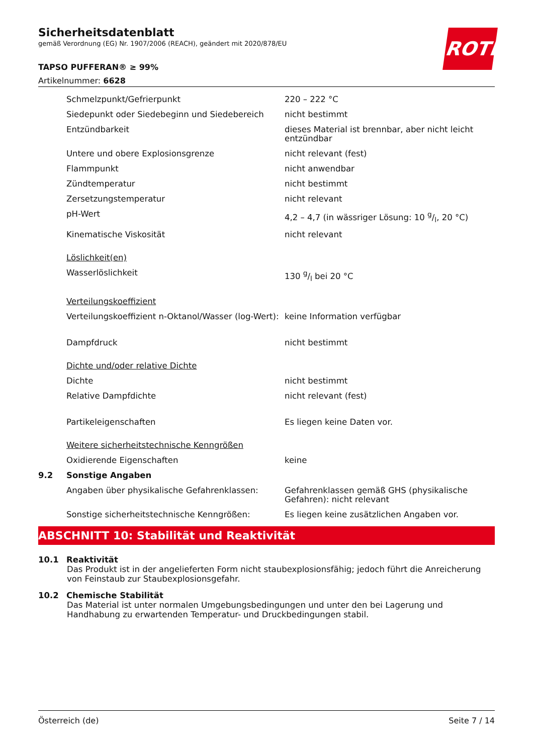ROTH
Sicherheitsdatenblatt
gemäß Verordnung (EG) Nr. 1907/2006 (REACH), geändert mit 2020/878/EU
TAPSO PUFFERAN® ≥ 99%
Artikelnummer: 6628
| | Schmelzpunkt/Gefrierpunkt | 220 – 222 °C |
| | Siedepunkt oder Siedebeginn und Siedebereich | nicht bestimmt |
| | Entzündbarkeit | dieses Material ist brennbar, aber nicht leicht entzündbar |
| | Untere und obere Explosionsgrenze | nicht relevant (fest) |
| | Flammpunkt | nicht anwendbar |
| | Zündtemperatur | nicht bestimmt |
| | Zersetzungstemperatur | nicht relevant |
| | pH-Wert | 4,2 – 4,7 (in wässriger Lösung: 10 g/l, 20 °C) |
| | Kinematische Viskosität | nicht relevant |
| | Löslichkeit(en) | |
| | Wasserlöslichkeit | 130 g/l bei 20 °C |
| | Verteilungskoeffizient | |
| | Verteilungskoeffizient n-Oktanol/Wasser (log-Wert): | keine Information verfügbar |
| | Dampfdruck | nicht bestimmt |
| | Dichte und/oder relative Dichte | |
| | Dichte | nicht bestimmt |
| | Relative Dampfdichte | nicht relevant (fest) |
| | Partikeleigenschaften | Es liegen keine Daten vor. |
| | Weitere sicherheitstechnische Kenngrößen | |
| | Oxidierende Eigenschaften | keine |
| 9.2 | Sonstige Angaben | |
| | Angaben über physikalische Gefahrenklassen: | Gefahrenklassen gemäß GHS (physikalische Gefahren): nicht relevant |
| | Sonstige sicherheitstechnische Kenngrößen: | Es liegen keine zusätzlichen Angaben vor. |
ABSCHNITT 10: Stabilität und Reaktivität
10.1 Reaktivität
Das Produkt ist in der angelieferten Form nicht staubexplosionsfähig; jedoch führt die Anreicherung von Feinstaub zur Staubexplosionsgefahr.
10.2 Chemische Stabilität
Das Material ist unter normalen Umgebungsbedingungen und unter den bei Lagerung und Handhabung zu erwartenden Temperatur- und Druckbedingungen stabil.
Österreich (de) Seite 7 / 14